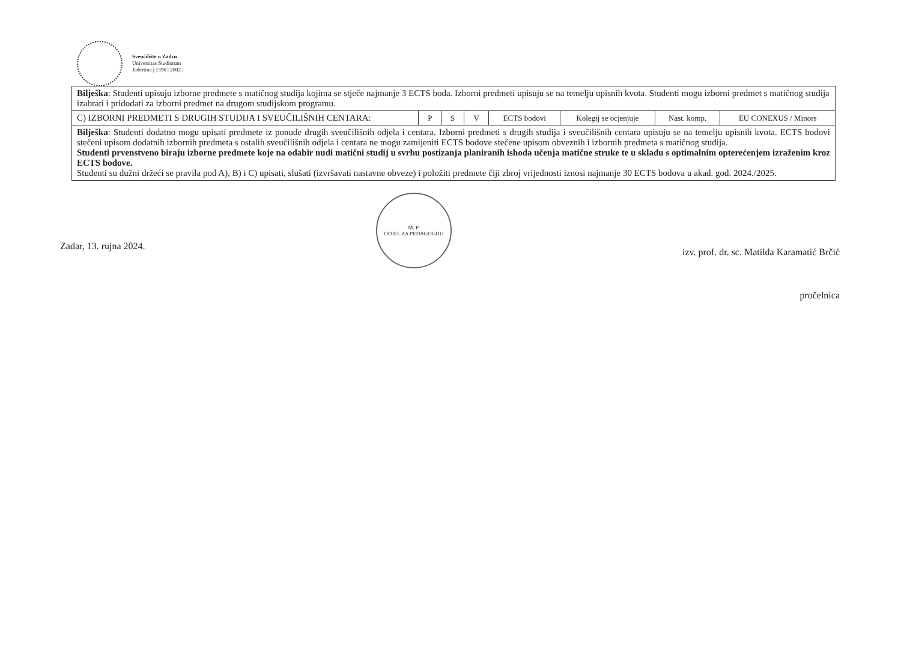Sveučilište u Zadru
Universitas Studiorum
Jadertina | 1396 | 2002 |
| Bilješka : Studenti upisuju izborne predmete s matičnog studija kojima se stječe najmanje 3 ECTS boda. Izborni predmeti upisuju se na temelju upisnih kvota. Studenti mogu izborni predmet s matičnog studija izabrati i pridodati za izborni predmet na drugom studijskom programu. | | | | | | | |
| C) IZBORNI PREDMETI S DRUGIH STUDIJA I SVEUČILIŠNIH CENTARA: | P | S | V | ECTS bodovi | Kolegij se ocjenjuje | Nast. komp. | EU CONEXUS / Minors |
| Bilješka : Studenti dodatno mogu upisati predmete iz ponude drugih sveučilišnih odjela i centara. Izborni predmeti s drugih studija i sveučilišnih centara upisuju se na temelju upisnih kvota. ECTS bodovi stečeni upisom dodatnih izbornih predmeta s ostalih sveučilišnih odjela i centara ne mogu zamijeniti ECTS bodove stečene upisom obveznih i izbornih predmeta s matičnog studija. Studenti prvenstveno biraju izborne predmete koje na odabir nudi matični studij u svrhu postizanja planiranih ishoda učenja matične struke te u skladu s optimalnim opterećenjem izraženim kroz ECTS bodove. Studenti su dužni držeći se pravila pod A), B) i C) upisati, slušati (izvršavati nastavne obveze) i položiti predmete čiji zbroj vrijednosti iznosi najmanje 30 ECTS bodova u akad. god. 2024./2025. | | | | | | | |
Zadar, 13. rujna 2024.
M. P.
ODJEL ZA PEDAGOGIJU
izv. prof. dr. sc. Matilda Karamatić Brčić
pročelnica